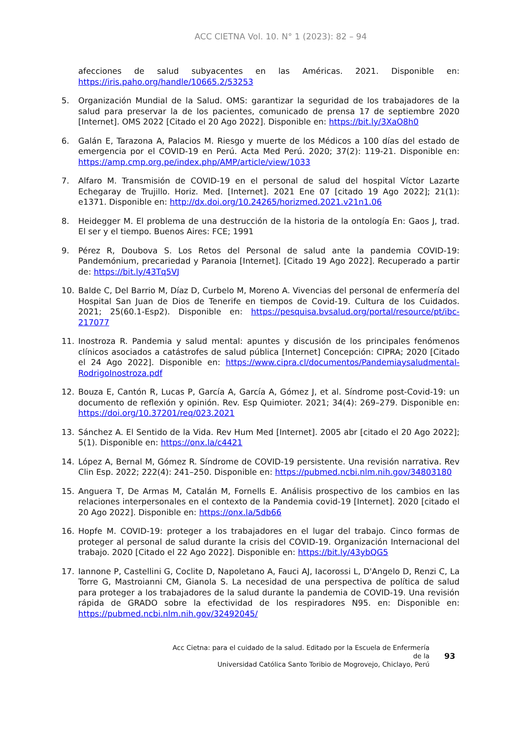ACC CIETNA Vol. 10. N° 1 (2023): 82 – 94
afecciones de salud subyacentes en las Américas. 2021. Disponible en: https://iris.paho.org/handle/10665.2/53253
5. Organización Mundial de la Salud. OMS: garantizar la seguridad de los trabajadores de la salud para preservar la de los pacientes, comunicado de prensa 17 de septiembre 2020 [Internet]. OMS 2022 [Citado el 20 Ago 2022]. Disponible en: https://bit.ly/3XaO8h0
6. Galán E, Tarazona A, Palacios M. Riesgo y muerte de los Médicos a 100 días del estado de emergencia por el COVID-19 en Perú. Acta Med Perú. 2020; 37(2): 119-21. Disponible en: https://amp.cmp.org.pe/index.php/AMP/article/view/1033
7. Alfaro M. Transmisión de COVID-19 en el personal de salud del hospital Víctor Lazarte Echegaray de Trujillo. Horiz. Med. [Internet]. 2021 Ene 07 [citado 19 Ago 2022]; 21(1): e1371. Disponible en: http://dx.doi.org/10.24265/horizmed.2021.v21n1.06
8. Heidegger M. El problema de una destrucción de la historia de la ontología En: Gaos J, trad. El ser y el tiempo. Buenos Aires: FCE; 1991
9. Pérez R, Doubova S. Los Retos del Personal de salud ante la pandemia COVID-19: Pandemónium, precariedad y Paranoia [Internet]. [Citado 19 Ago 2022]. Recuperado a partir de: https://bit.ly/43Tq5VJ
10. Balde C, Del Barrio M, Díaz D, Curbelo M, Moreno A. Vivencias del personal de enfermería del Hospital San Juan de Dios de Tenerife en tiempos de Covid-19. Cultura de los Cuidados. 2021; 25(60.1-Esp2). Disponible en: https://pesquisa.bvsalud.org/portal/resource/pt/ibc-217077
11. Inostroza R. Pandemia y salud mental: apuntes y discusión de los principales fenómenos clínicos asociados a catástrofes de salud pública [Internet] Concepción: CIPRA; 2020 [Citado el 24 Ago 2022]. Disponible en: https://www.cipra.cl/documentos/Pandemiaysaludmental-RodrigoInostroza.pdf
12. Bouza E, Cantón R, Lucas P, García A, García A, Gómez J, et al. Síndrome post-Covid-19: un documento de reflexión y opinión. Rev. Esp Quimioter. 2021; 34(4): 269–279. Disponible en: https://doi.org/10.37201/req/023.2021
13. Sánchez A. El Sentido de la Vida. Rev Hum Med [Internet]. 2005 abr [citado el 20 Ago 2022]; 5(1). Disponible en: https://onx.la/c4421
14. López A, Bernal M, Gómez R. Síndrome de COVID-19 persistente. Una revisión narrativa. Rev Clin Esp. 2022; 222(4): 241–250. Disponible en: https://pubmed.ncbi.nlm.nih.gov/34803180
15. Anguera T, De Armas M, Catalán M, Fornells E. Análisis prospectivo de los cambios en las relaciones interpersonales en el contexto de la Pandemia covid-19 [Internet]. 2020 [citado el 20 Ago 2022]. Disponible en: https://onx.la/5db66
16. Hopfe M. COVID-19: proteger a los trabajadores en el lugar del trabajo. Cinco formas de proteger al personal de salud durante la crisis del COVID-19. Organización Internacional del trabajo. 2020 [Citado el 22 Ago 2022]. Disponible en: https://bit.ly/43ybQG5
17. Iannone P, Castellini G, Coclite D, Napoletano A, Fauci AJ, Iacorossi L, D'Angelo D, Renzi C, La Torre G, Mastroianni CM, Gianola S. La necesidad de una perspectiva de política de salud para proteger a los trabajadores de la salud durante la pandemia de COVID-19. Una revisión rápida de GRADO sobre la efectividad de los respiradores N95. en: Disponible en: https://pubmed.ncbi.nlm.nih.gov/32492045/
Acc Cietna: para el cuidado de la salud. Editado por la Escuela de Enfermería de la
Universidad Católica Santo Toribio de Mogrovejo, Chiclayo, Perú
93